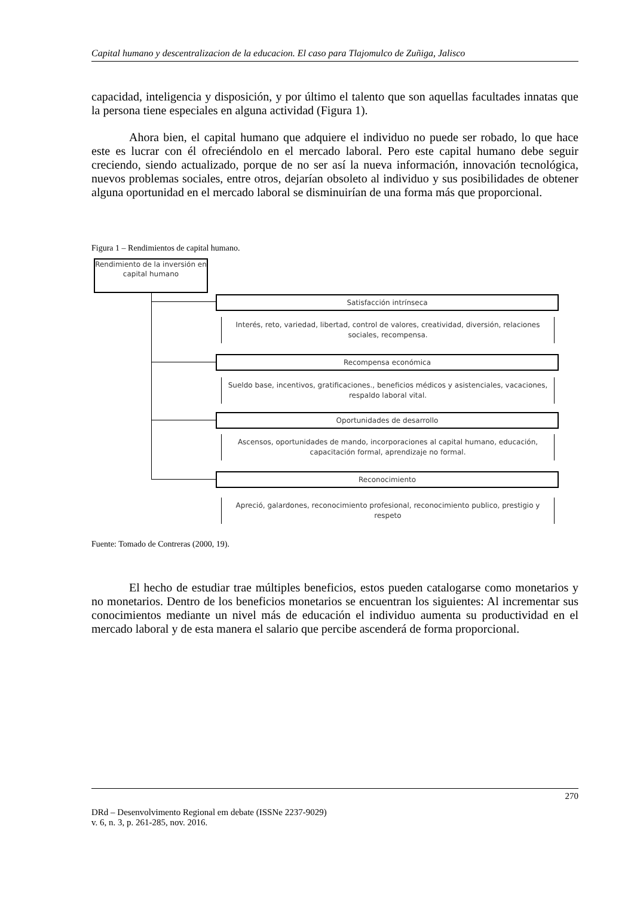Capital humano y descentralizacion de la educacion. El caso para Tlajomulco de Zuñiga, Jalisco
capacidad, inteligencia y disposición, y por último el talento que son aquellas facultades innatas que la persona tiene especiales en alguna actividad (Figura 1).
Ahora bien, el capital humano que adquiere el individuo no puede ser robado, lo que hace este es lucrar con él ofreciéndolo en el mercado laboral. Pero este capital humano debe seguir creciendo, siendo actualizado, porque de no ser así la nueva información, innovación tecnológica, nuevos problemas sociales, entre otros, dejarían obsoleto al individuo y sus posibilidades de obtener alguna oportunidad en el mercado laboral se disminuirían de una forma más que proporcional.
Figura 1 – Rendimientos de capital humano.
Rendimiento de la inversión en capital humano
Satisfacción intrínseca
Interés, reto, variedad, libertad, control de valores, creatividad, diversión, relaciones sociales, recompensa.
Recompensa económica
Sueldo base, incentivos, gratificaciones., beneficios médicos y asistenciales, vacaciones, respaldo laboral vital.
Oportunidades de desarrollo
Ascensos, oportunidades de mando, incorporaciones al capital humano, educación, capacitación formal, aprendizaje no formal.
Reconocimiento
Apreció, galardones, reconocimiento profesional, reconocimiento publico, prestigio y respeto
Fuente: Tomado de Contreras (2000, 19).
El hecho de estudiar trae múltiples beneficios, estos pueden catalogarse como monetarios y no monetarios. Dentro de los beneficios monetarios se encuentran los siguientes: Al incrementar sus conocimientos mediante un nivel más de educación el individuo aumenta su productividad en el mercado laboral y de esta manera el salario que percibe ascenderá de forma proporcional.
270
DRd – Desenvolvimento Regional em debate (ISSNe 2237-9029)
v. 6, n. 3, p. 261-285, nov. 2016.